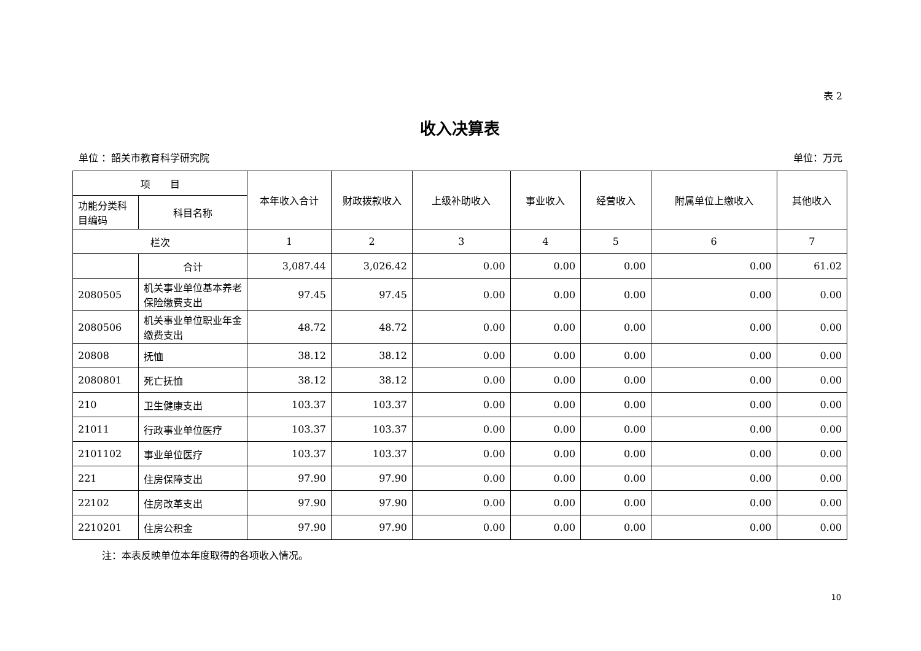表 2
收入决算表
单位 ：韶关市教育科学研究院 单位：万元
| 项 目 | | 本年收入合计 | 财政拨款收入 | 上级补助收入 | 事业收入 | 经营收入 | 附属单位上缴收入 | 其他收入 |
| --- | --- | --- | --- | --- | --- | --- | --- | --- |
| 功能分类科目编码 | 科目名称 | | | | | | | |
| 栏次 | | 1 | 2 | 3 | 4 | 5 | 6 | 7 |
| | 合计 | 3,087.44 | 3,026.42 | 0.00 | 0.00 | 0.00 | 0.00 | 61.02 |
| 2080505 | 机关事业单位基本养老保险缴费支出 | 97.45 | 97.45 | 0.00 | 0.00 | 0.00 | 0.00 | 0.00 |
| 2080506 | 机关事业单位职业年金缴费支出 | 48.72 | 48.72 | 0.00 | 0.00 | 0.00 | 0.00 | 0.00 |
| 20808 | 抚恤 | 38.12 | 38.12 | 0.00 | 0.00 | 0.00 | 0.00 | 0.00 |
| 2080801 | 死亡抚恤 | 38.12 | 38.12 | 0.00 | 0.00 | 0.00 | 0.00 | 0.00 |
| 210 | 卫生健康支出 | 103.37 | 103.37 | 0.00 | 0.00 | 0.00 | 0.00 | 0.00 |
| 21011 | 行政事业单位医疗 | 103.37 | 103.37 | 0.00 | 0.00 | 0.00 | 0.00 | 0.00 |
| 2101102 | 事业单位医疗 | 103.37 | 103.37 | 0.00 | 0.00 | 0.00 | 0.00 | 0.00 |
| 221 | 住房保障支出 | 97.90 | 97.90 | 0.00 | 0.00 | 0.00 | 0.00 | 0.00 |
| 22102 | 住房改革支出 | 97.90 | 97.90 | 0.00 | 0.00 | 0.00 | 0.00 | 0.00 |
| 2210201 | 住房公积金 | 97.90 | 97.90 | 0.00 | 0.00 | 0.00 | 0.00 | 0.00 |
注：本表反映单位本年度取得的各项收入情况。
10